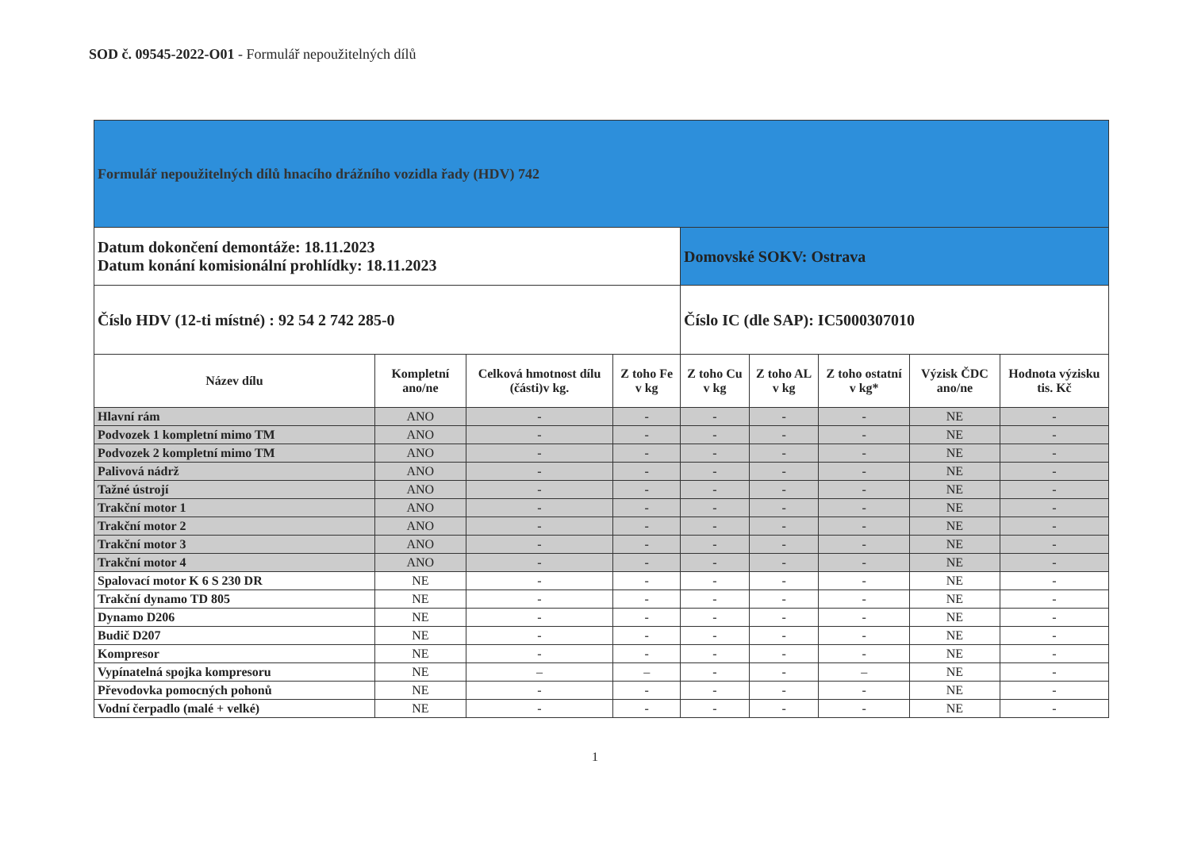SOD č. 09545-2022-O01 - Formulář nepoužitelných dílů
| Formulář nepoužitelných dílů hnacího drážního vozidla řady (HDV) 742 | | | | | | | | |
| Datum dokončení demontáže: 18.11.2023 Datum konání komisionální prohlídky: 18.11.2023 | | | | Domovské SOKV: Ostrava | | | | |
| Číslo HDV (12-ti místné) : 92 54 2 742 285-0 | | | | Číslo IC (dle SAP): IC5000307010 | | | | |
| Název dílu | Kompletní ano/ne | Celková hmotnost dílu (části)v kg. | Z toho Fe v kg | Z toho Cu v kg | Z toho AL v kg | Z toho ostatní v kg* | Výzisk ČDC ano/ne | Hodnota výzisku tis. Kč |
| Hlavní rám | ANO | - | - | - | - | - | NE | - |
| Podvozek 1 kompletní mimo TM | ANO | - | - | - | - | - | NE | - |
| Podvozek 2 kompletní mimo TM | ANO | - | - | - | - | - | NE | - |
| Palivová nádrž | ANO | - | - | - | - | - | NE | - |
| Tažné ústrojí | ANO | - | - | - | - | - | NE | - |
| Trakční motor 1 | ANO | - | - | - | - | - | NE | - |
| Trakční motor 2 | ANO | - | - | - | - | - | NE | - |
| Trakční motor 3 | ANO | - | - | - | - | - | NE | - |
| Trakční motor 4 | ANO | - | - | - | - | - | NE | - |
| Spalovací motor K 6 S 230 DR | NE | - | - | - | - | - | NE | - |
| Trakční dynamo TD 805 | NE | - | - | - | - | - | NE | - |
| Dynamo D206 | NE | - | - | - | - | - | NE | - |
| Budič D207 | NE | - | - | - | - | - | NE | - |
| Kompresor | NE | - | - | - | - | - | NE | - |
| Vypínatelná spojka kompresoru | NE | – | – | - | - | – | NE | - |
| Převodovka pomocných pohonů | NE | - | - | - | - | - | NE | - |
| Vodní čerpadlo (malé + velké) | NE | - | - | - | - | - | NE | - |
1